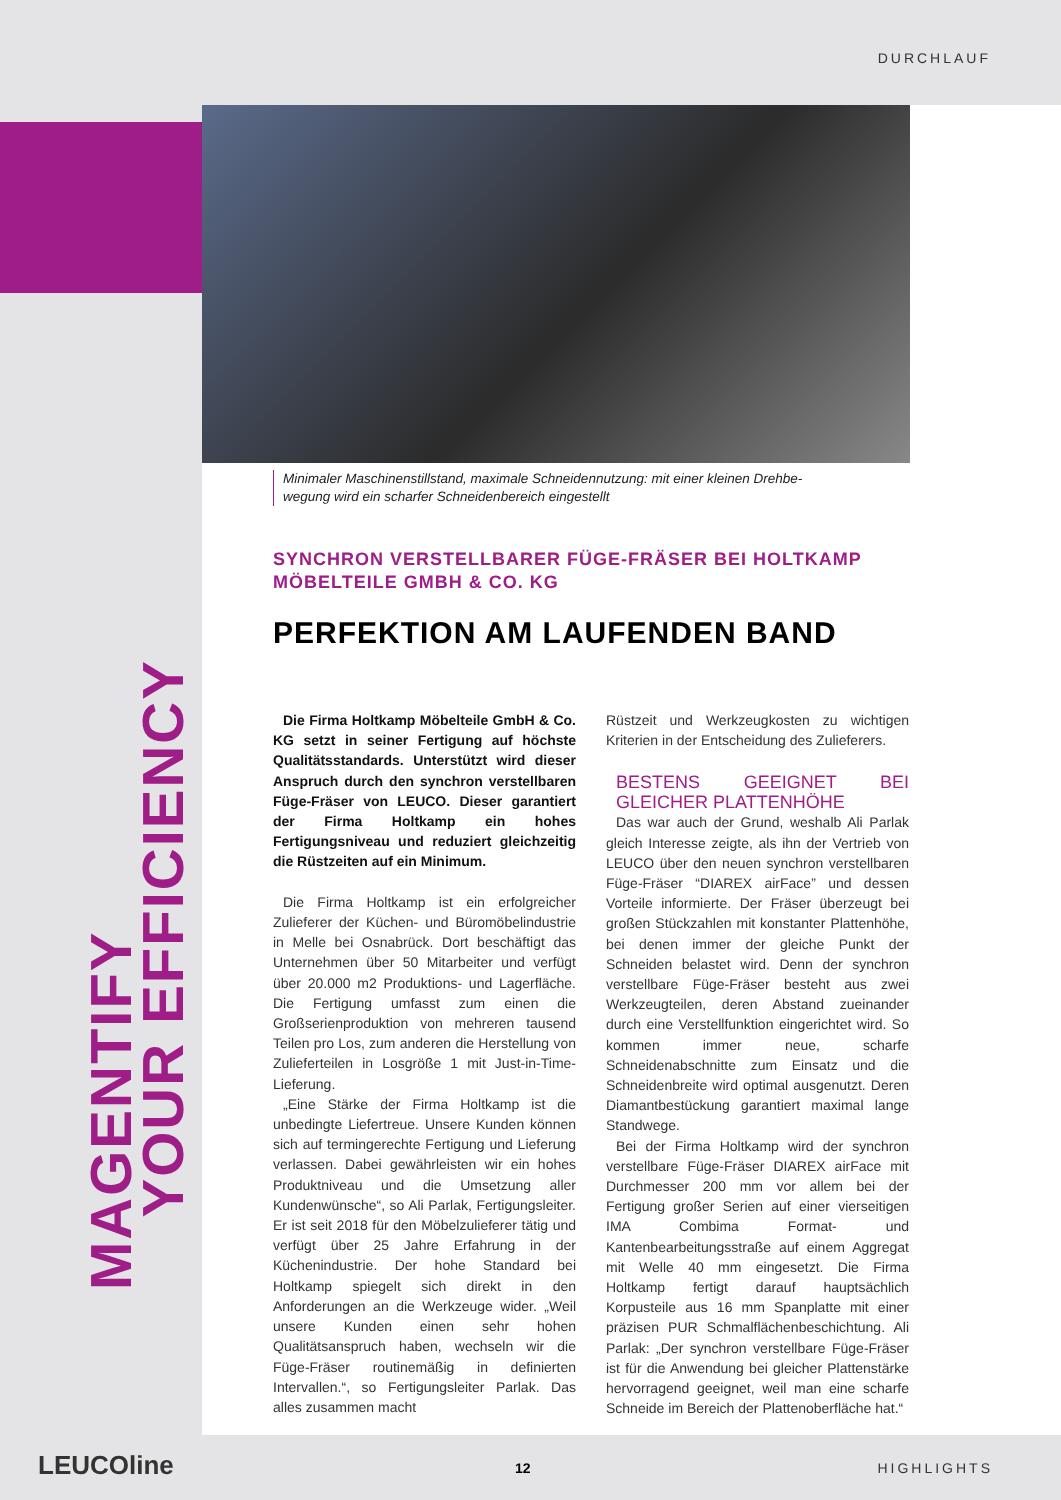DURCHLAUF
MAGENTIFY
YOUR EFFICIENCY
Minimaler Maschinenstillstand, maximale Schneidennutzung: mit einer kleinen Drehbe-
wegung wird ein scharfer Schneidenbereich eingestellt
SYNCHRON VERSTELLBARER FÜGE-FRÄSER BEI HOLTKAMP MÖBELTEILE GMBH & CO. KG
PERFEKTION AM LAUFENDEN BAND
Die Firma Holtkamp Möbelteile GmbH & Co. KG setzt in seiner Fertigung auf höchste Qualitätsstandards. Unterstützt wird dieser Anspruch durch den synchron verstellbaren Füge-Fräser von LEUCO. Dieser garantiert der Firma Holtkamp ein hohes Fertigungsniveau und reduziert gleichzeitig die Rüstzeiten auf ein Minimum.
Die Firma Holtkamp ist ein erfolgreicher Zulieferer der Küchen- und Büromöbelindustrie in Melle bei Osnabrück. Dort beschäftigt das Unternehmen über 50 Mitarbeiter und verfügt über 20.000 m2 Produktions- und Lagerfläche. Die Fertigung umfasst zum einen die Großserienproduktion von mehreren tausend Teilen pro Los, zum anderen die Herstellung von Zulieferteilen in Losgröße 1 mit Just-in-Time-Lieferung.
„Eine Stärke der Firma Holtkamp ist die unbedingte Liefertreue. Unsere Kunden können sich auf termingerechte Fertigung und Lieferung verlassen. Dabei gewährleisten wir ein hohes Produktniveau und die Umsetzung aller Kundenwünsche“, so Ali Parlak, Fertigungsleiter. Er ist seit 2018 für den Möbelzulieferer tätig und verfügt über 25 Jahre Erfahrung in der Küchenindustrie. Der hohe Standard bei Holtkamp spiegelt sich direkt in den Anforderungen an die Werkzeuge wider. „Weil unsere Kunden einen sehr hohen Qualitätsanspruch haben, wechseln wir die Füge-Fräser routinemäßig in definierten Intervallen.“, so Fertigungsleiter Parlak. Das alles zusammen macht
Rüstzeit und Werkzeugkosten zu wichtigen Kriterien in der Entscheidung des Zulieferers.
BESTENS GEEIGNET BEI GLEICHER PLATTENHÖHE
Das war auch der Grund, weshalb Ali Parlak gleich Interesse zeigte, als ihn der Vertrieb von LEUCO über den neuen synchron verstellbaren Füge-Fräser “DIAREX airFace” und dessen Vorteile informierte. Der Fräser überzeugt bei großen Stückzahlen mit konstanter Plattenhöhe, bei denen immer der gleiche Punkt der Schneiden belastet wird. Denn der synchron verstellbare Füge-Fräser besteht aus zwei Werkzeugteilen, deren Abstand zueinander durch eine Verstellfunktion eingerichtet wird. So kommen immer neue, scharfe Schneidenabschnitte zum Einsatz und die Schneidenbreite wird optimal ausgenutzt. Deren Diamantbestückung garantiert maximal lange Standwege.
Bei der Firma Holtkamp wird der synchron verstellbare Füge-Fräser DIAREX airFace mit Durchmesser 200 mm vor allem bei der Fertigung großer Serien auf einer vierseitigen IMA Combima Format- und Kantenbearbeitungsstraße auf einem Aggregat mit Welle 40 mm eingesetzt. Die Firma Holtkamp fertigt darauf hauptsächlich Korpusteile aus 16 mm Spanplatte mit einer präzisen PUR Schmalflächenbeschichtung. Ali Parlak: „Der synchron verstellbare Füge-Fräser ist für die Anwendung bei gleicher Plattenstärke hervorragend geeignet, weil man eine scharfe Schneide im Bereich der Plattenoberfläche hat.“
LEUCOline 12 HIGHLIGHTS